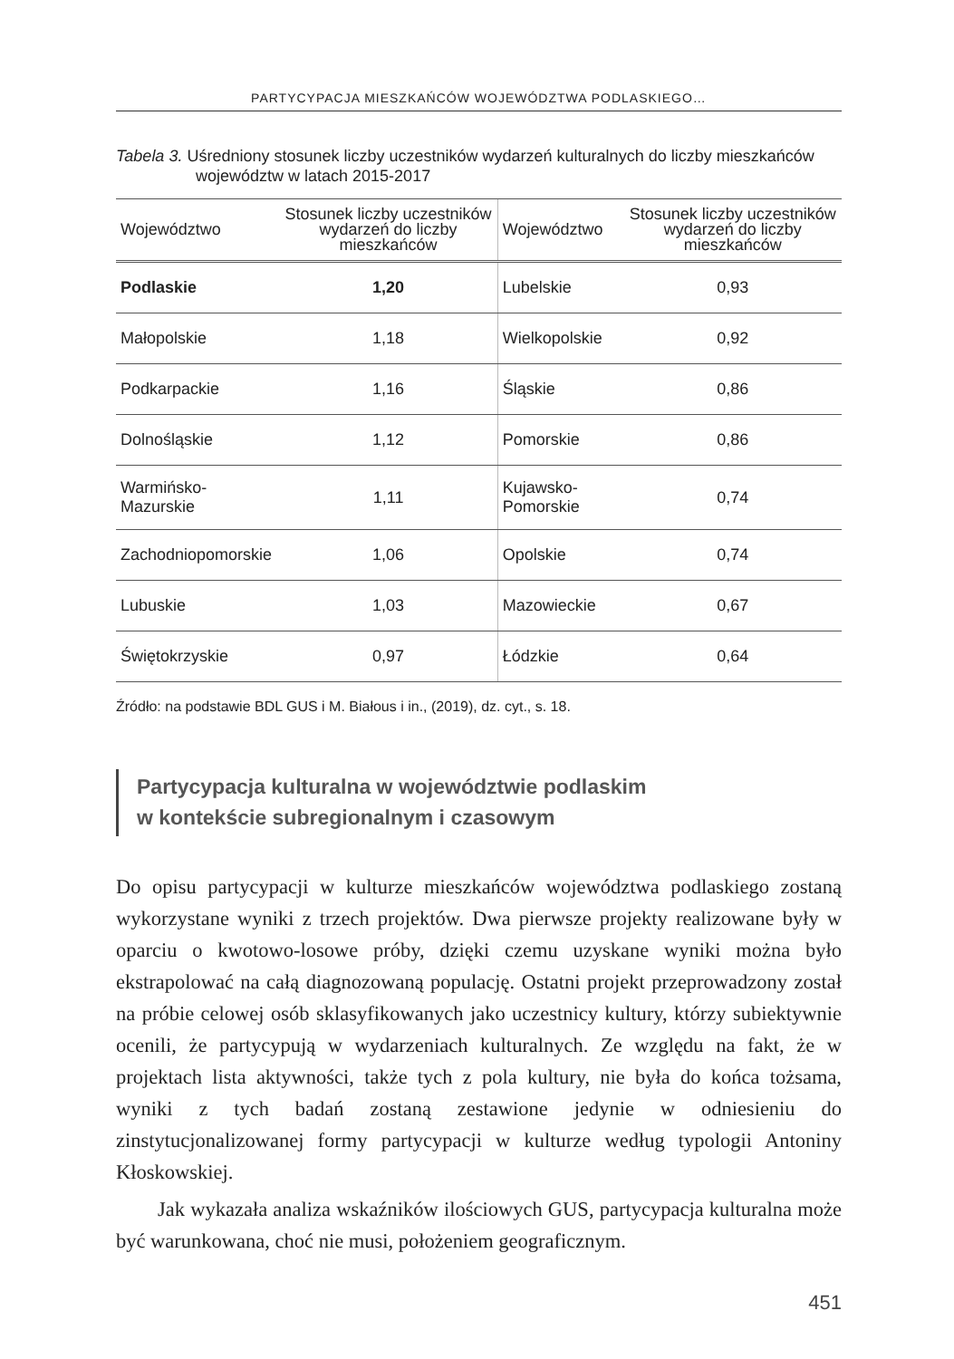PARTYCYPACJA MIESZKAŃCÓW WOJEWÓDZTWA PODLASKIEGO…
Tabela 3. Uśredniony stosunek liczby uczestników wydarzeń kulturalnych do liczby mieszkańców województw w latach 2015-2017
| Województwo | Stosunek liczby uczestników wydarzeń do liczby mieszkańców | Województwo | Stosunek liczby uczestników wydarzeń do liczby mieszkańców |
| --- | --- | --- | --- |
| Podlaskie | 1,20 | Lubelskie | 0,93 |
| Małopolskie | 1,18 | Wielkopolskie | 0,92 |
| Podkarpackie | 1,16 | Śląskie | 0,86 |
| Dolnośląskie | 1,12 | Pomorskie | 0,86 |
| Warmińsko-Mazurskie | 1,11 | Kujawsko-Pomorskie | 0,74 |
| Zachodniopomorskie | 1,06 | Opolskie | 0,74 |
| Lubuskie | 1,03 | Mazowieckie | 0,67 |
| Świętokrzyskie | 0,97 | Łódzkie | 0,64 |
Źródło: na podstawie BDL GUS i M. Białous i in., (2019), dz. cyt., s. 18.
Partycypacja kulturalna w województwie podlaskim
w kontekście subregionalnym i czasowym
Do opisu partycypacji w kulturze mieszkańców województwa podlaskiego zostaną wykorzystane wyniki z trzech projektów. Dwa pierwsze projekty realizowane były w oparciu o kwotowo-losowe próby, dzięki czemu uzyskane wyniki można było ekstrapolować na całą diagnozowaną populację. Ostatni projekt przeprowadzony został na próbie celowej osób sklasyfikowanych jako uczestnicy kultury, którzy subiektywnie ocenili, że partycypują w wydarzeniach kulturalnych. Ze względu na fakt, że w projektach lista aktywności, także tych z pola kultury, nie była do końca tożsama, wyniki z tych badań zostaną zestawione jedynie w odniesieniu do zinstytucjonalizowanej formy partycypacji w kulturze według typologii Antoniny Kłoskowskiej.
Jak wykazała analiza wskaźników ilościowych GUS, partycypacja kulturalna może być warunkowana, choć nie musi, położeniem geograficznym.
451